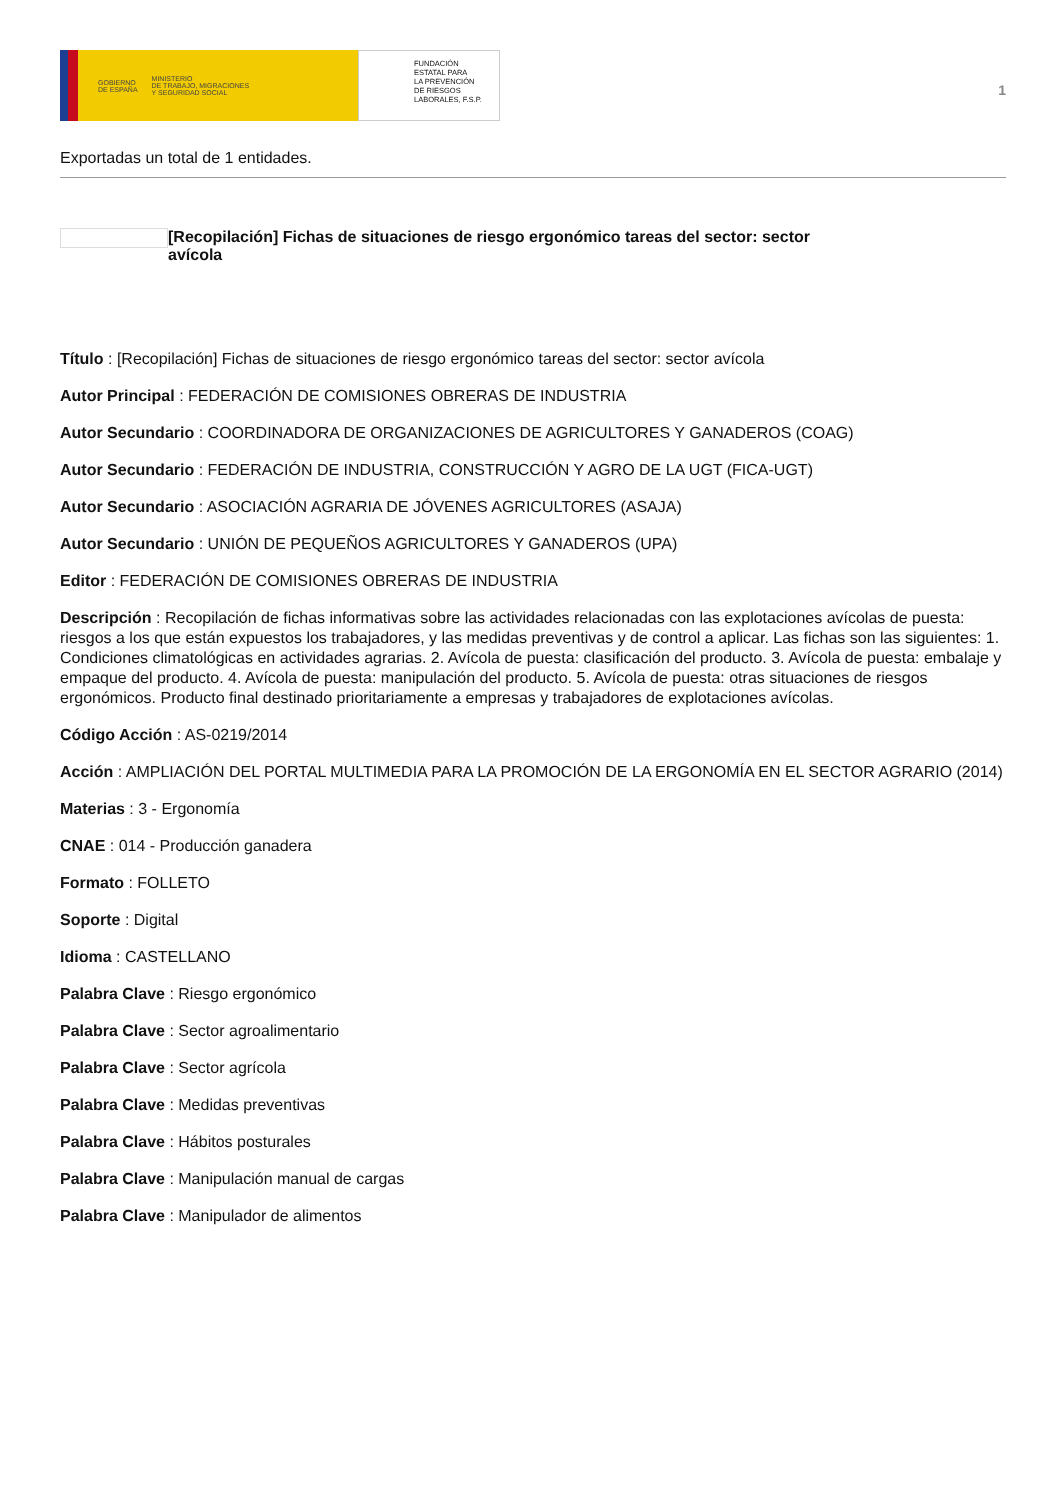GOBIERNO
DE ESPAÑA MINISTERIO
DE TRABAJO, MIGRACIONES
Y SEGURIDAD SOCIAL
FUNDACIÓN
ESTATAL PARA
LA PREVENCIÓN
DE RIESGOS
LABORALES, F.S.P.
1
Exportadas un total de 1 entidades.
[Recopilación] Fichas de situaciones de riesgo ergonómico tareas del sector: sector avícola
Título : [Recopilación] Fichas de situaciones de riesgo ergonómico tareas del sector: sector avícola
Autor Principal : FEDERACIÓN DE COMISIONES OBRERAS DE INDUSTRIA
Autor Secundario : COORDINADORA DE ORGANIZACIONES DE AGRICULTORES Y GANADEROS (COAG)
Autor Secundario : FEDERACIÓN DE INDUSTRIA, CONSTRUCCIÓN Y AGRO DE LA UGT (FICA-UGT)
Autor Secundario : ASOCIACIÓN AGRARIA DE JÓVENES AGRICULTORES (ASAJA)
Autor Secundario : UNIÓN DE PEQUEÑOS AGRICULTORES Y GANADEROS (UPA)
Editor : FEDERACIÓN DE COMISIONES OBRERAS DE INDUSTRIA
Descripción : Recopilación de fichas informativas sobre las actividades relacionadas con las explotaciones avícolas de puesta: riesgos a los que están expuestos los trabajadores, y las medidas preventivas y de control a aplicar. Las fichas son las siguientes: 1. Condiciones climatológicas en actividades agrarias. 2. Avícola de puesta: clasificación del producto. 3. Avícola de puesta: embalaje y empaque del producto. 4. Avícola de puesta: manipulación del producto. 5. Avícola de puesta: otras situaciones de riesgos ergonómicos. Producto final destinado prioritariamente a empresas y trabajadores de explotaciones avícolas.
Código Acción : AS-0219/2014
Acción : AMPLIACIÓN DEL PORTAL MULTIMEDIA PARA LA PROMOCIÓN DE LA ERGONOMÍA EN EL SECTOR AGRARIO (2014)
Materias : 3 - Ergonomía
CNAE : 014 - Producción ganadera
Formato : FOLLETO
Soporte : Digital
Idioma : CASTELLANO
Palabra Clave : Riesgo ergonómico
Palabra Clave : Sector agroalimentario
Palabra Clave : Sector agrícola
Palabra Clave : Medidas preventivas
Palabra Clave : Hábitos posturales
Palabra Clave : Manipulación manual de cargas
Palabra Clave : Manipulador de alimentos